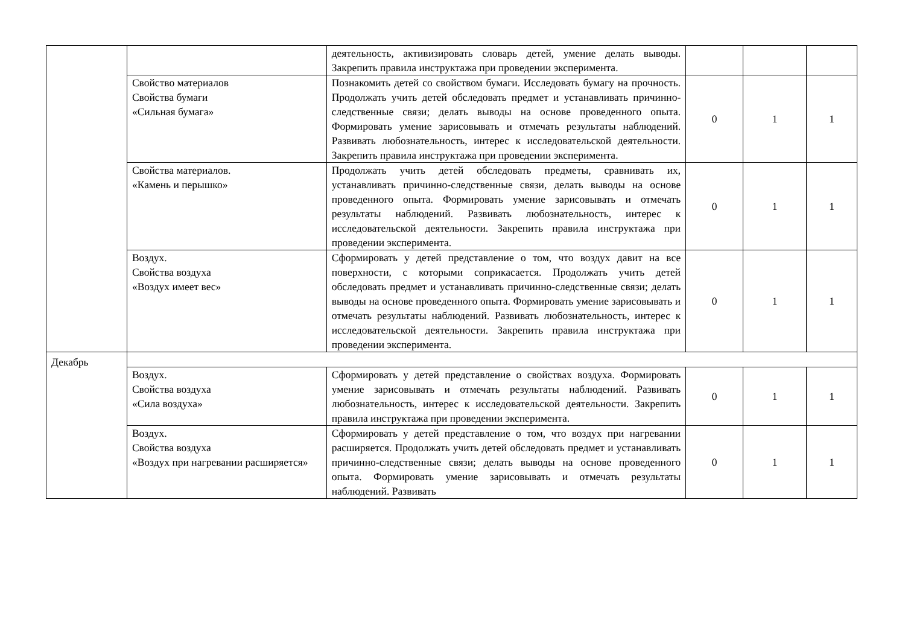| | | деятельность, активизировать словарь детей, умение делать выводы. Закрепить правила инструктажа при проведении эксперимента. | | | |
| | Свойство материалов Свойства бумаги «Сильная бумага» | Познакомить детей со свойством бумаги. Исследовать бумагу на прочность. Продолжать учить детей обследовать предмет и устанавливать причинно-следственные связи; делать выводы на основе проведенного опыта. Формировать умение зарисовывать и отмечать результаты наблюдений. Развивать любознательность, интерес к исследовательской деятельности. Закрепить правила инструктажа при проведении эксперимента. | 0 | 1 | 1 |
| | Свойства материалов. «Камень и перышко» | Продолжать учить детей обследовать предметы, сравнивать их, устанавливать причинно-следственные связи, делать выводы на основе проведенного опыта. Формировать умение зарисовывать и отмечать результаты наблюдений. Развивать любознательность, интерес к исследовательской деятельности. Закрепить правила инструктажа при проведении эксперимента. | 0 | 1 | 1 |
| | Воздух. Свойства воздуха «Воздух имеет вес» | Сформировать у детей представление о том, что воздух давит на все поверхности, с которыми соприкасается. Продолжать учить детей обследовать предмет и устанавливать причинно-следственные связи; делать выводы на основе проведенного опыта. Формировать умение зарисовывать и отмечать результаты наблюдений. Развивать любознательность, интерес к исследовательской деятельности. Закрепить правила инструктажа при проведении эксперимента. | 0 | 1 | 1 |
| Декабрь | | | | | |
| | Воздух. Свойства воздуха «Сила воздуха» | Сформировать у детей представление о свойствах воздуха. Формировать умение зарисовывать и отмечать результаты наблюдений. Развивать любознательность, интерес к исследовательской деятельности. Закрепить правила инструктажа при проведении эксперимента. | 0 | 1 | 1 |
| | Воздух. Свойства воздуха «Воздух при нагревании расширяется» | Сформировать у детей представление о том, что воздух при нагревании расширяется. Продолжать учить детей обследовать предмет и устанавливать причинно-следственные связи; делать выводы на основе проведенного опыта. Формировать умение зарисовывать и отмечать результаты наблюдений. Развивать | 0 | 1 | 1 |